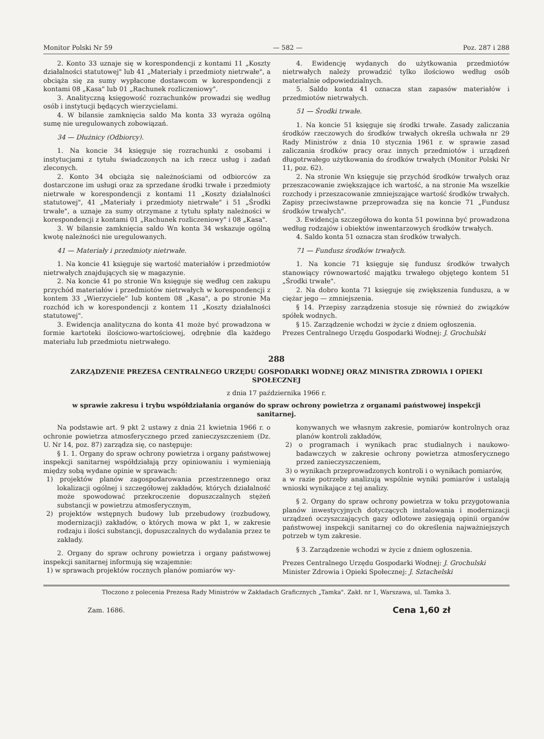Monitor Polski Nr 59 — 582 — Poz. 287 i 288
2. Konto 33 uznaje się w korespondencji z kontami 11 „Koszty działalności statutowej" lub 41 „Materiały i przedmioty nietrwałe", a obciąża się za sumy wypłacone dostawcom w korespondencji z kontami 08 „Kasa" lub 01 „Rachunek rozliczeniowy".
3. Analityczną księgowość rozrachunków prowadzi się według osób i instytucji będących wierzycielami.
4. W bilansie zamknięcia saldo Ma konta 33 wyraża ogólną sumę nie uregulowanych zobowiązań.
34 — Dłużnicy (Odbiorcy).
1. Na koncie 34 księguje się rozrachunki z osobami i instytucjami z tytułu świadczonych na ich rzecz usług i zadań zleconych.
2. Konto 34 obciąża się należnościami od odbiorców za dostarczone im usługi oraz za sprzedane środki trwałe i przedmioty nietrwałe w korespondencji z kontami 11 „Koszty działalności statutowej", 41 „Materiały i przedmioty nietrwałe" i 51 „Środki trwałe", a uznaje za sumy otrzymane z tytułu spłaty należności w korespondencji z kontami 01 „Rachunek rozliczeniowy" i 08 „Kasa".
3. W bilansie zamknięcia saldo Wn konta 34 wskazuje ogólną kwotę należności nie uregulowanych.
41 — Materiały i przedmioty nietrwałe.
1. Na koncie 41 księguje się wartość materiałów i przedmiotów nietrwałych znajdujących się w magazynie.
2. Na koncie 41 po stronie Wn księguje się według cen zakupu przychód materiałów i przedmiotów nietrwałych w korespondencji z kontem 33 „Wierzyciele" lub kontem 08 „Kasa", a po stronie Ma rozchód ich w korespondencji z kontem 11 „Koszty działalności statutowej".
3. Ewidencja analityczna do konta 41 może być prowadzona w formie kartoteki ilościowo-wartościowej, odrębnie dla każdego materiału lub przedmiotu nietrwałego.
4. Ewidencję wydanych do użytkowania przedmiotów nietrwałych należy prowadzić tylko ilościowo według osób materialnie odpowiedzialnych.
5. Saldo konta 41 oznacza stan zapasów materiałów i przedmiotów nietrwałych.
51 — Środki trwałe.
1. Na koncie 51 księguje się środki trwałe. Zasady zaliczania środków rzeczowych do środków trwałych określa uchwała nr 29 Rady Ministrów z dnia 10 stycznia 1961 r. w sprawie zasad zaliczania środków pracy oraz innych przedmiotów i urządzeń długotrwałego użytkowania do środków trwałych (Monitor Polski Nr 11, poz. 62).
2. Na stronie Wn księguje się przychód środków trwałych oraz przeszacowanie zwiększające ich wartość, a na stronie Ma wszelkie rozchody i przeszacowanie zmniejszające wartość środków trwałych. Zapisy przeciwstawne przeprowadza się na koncie 71 „Fundusz środków trwałych".
3. Ewidencja szczegółowa do konta 51 powinna być prowadzona według rodzajów i obiektów inwentarzowych środków trwałych.
4. Saldo konta 51 oznacza stan środków trwałych.
71 — Fundusz środków trwałych.
1. Na koncie 71 księguje się fundusz środków trwałych stanowiący równowartość majątku trwałego objętego kontem 51 „Środki trwałe".
2. Na dobro konta 71 księguje się zwiększenia funduszu, a w ciężar jego — zmniejszenia.
§ 14. Przepisy zarządzenia stosuje się również do związków spółek wodnych.
§ 15. Zarządzenie wchodzi w życie z dniem ogłoszenia.
Prezes Centralnego Urzędu Gospodarki Wodnej: J. Grochulski
288
ZARZĄDZENIE PREZESA CENTRALNEGO URZĘDU GOSPODARKI WODNEJ ORAZ MINISTRA ZDROWIA I OPIEKI SPOŁECZNEJ
z dnia 17 października 1966 r.
w sprawie zakresu i trybu współdziałania organów do spraw ochrony powietrza z organami państwowej inspekcji sanitarnej.
Na podstawie art. 9 pkt 2 ustawy z dnia 21 kwietnia 1966 r. o ochronie powietrza atmosferycznego przed zanieczyszczeniem (Dz. U. Nr 14, poz. 87) zarządza się, co następuje:
§ 1. 1. Organy do spraw ochrony powietrza i organy państwowej inspekcji sanitarnej współdziałają przy opiniowaniu i wymieniają między sobą wydane opinie w sprawach:
1) projektów planów zagospodarowania przestrzennego oraz lokalizacji ogólnej i szczegółowej zakładów, których działalność może spowodować przekroczenie dopuszczalnych stężeń substancji w powietrzu atmosferycznym,
2) projektów wstępnych budowy lub przebudowy (rozbudowy, modernizacji) zakładów, o których mowa w pkt 1, w zakresie rodzaju i ilości substancji, dopuszczalnych do wydalania przez te zakłady.
2. Organy do spraw ochrony powietrza i organy państwowej inspekcji sanitarnej informują się wzajemnie:
1) w sprawach projektów rocznych planów pomiarów wy-
konywanych we własnym zakresie, pomiarów kontrolnych oraz planów kontroli zakładów,
2) o programach i wynikach prac studialnych i naukowo-badawczych w zakresie ochrony powietrza atmosferycznego przed zanieczyszczeniem,
3) o wynikach przeprowadzonych kontroli i o wynikach pomiarów,
a w razie potrzeby analizują wspólnie wyniki pomiarów i ustalają wnioski wynikające z tej analizy.
§ 2. Organy do spraw ochrony powietrza w toku przygotowania planów inwestycyjnych dotyczących instalowania i modernizacji urządzeń oczyszczających gazy odlotowe zasięgają opinii organów państwowej inspekcji sanitarnej co do określenia najważniejszych potrzeb w tym zakresie.
§ 3. Zarządzenie wchodzi w życie z dniem ogłoszenia.
Prezes Centralnego Urzędu Gospodarki Wodnej: J. Grochulski
Minister Zdrowia i Opieki Społecznej: J. Sztachelski
Tłoczono z polecenia Prezesa Rady Ministrów w Zakładach Graficznych „Tamka". Zakł. nr 1, Warszawa, ul. Tamka 3.
Zam. 1686. Cena 1,60 zł